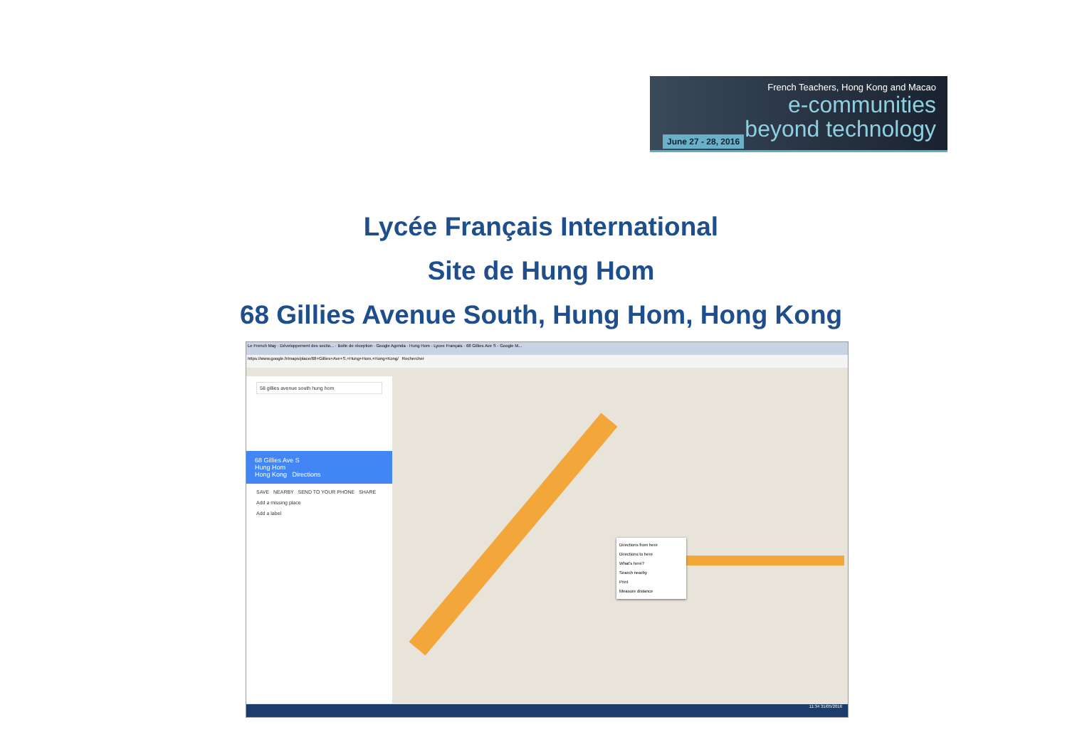French Teachers, Hong Kong and Macao
e-communities
beyond technology
June 27 - 28, 2016
Lycée Français International
Site de Hung Hom
68 Gillies Avenue South, Hung Hom, Hong Kong
Le French May · Développement des sectio... · Boîte de réception · Google Agenda · Hung Hom - Lycee Français · 68 Gillies Ave S - Google M...
https://www.google.fr/maps/place/68+Gillies+Ave+S,+Hung+Hom,+Hong+Kong/ Rechercher
58 gillies avenue south hung hom
68 Gillies Ave S
Hung Hom
Hong Kong Directions
SAVE NEARBY SEND TO YOUR PHONE SHARE
Add a missing place
Add a label
Directions from here
Directions to here
What's here?
Search nearby
Print
Measure distance
11:34 31/05/2016